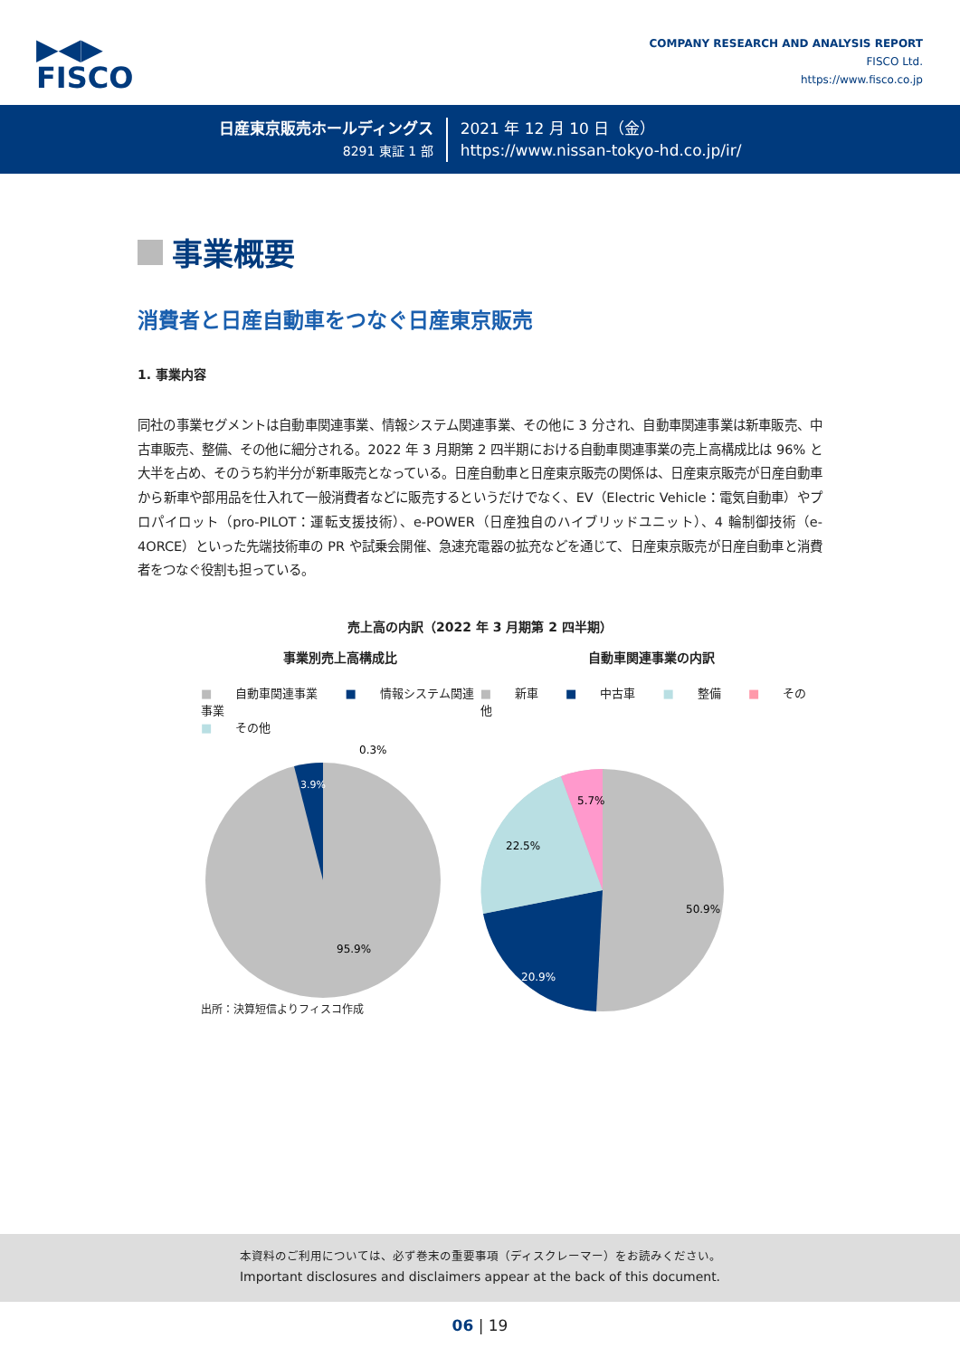▶◀▶
FISCO
COMPANY RESEARCH AND ANALYSIS REPORT
FISCO Ltd.
https://www.fisco.co.jp
日産東京販売ホールディングス
8291 東証 1 部
2021 年 12 月 10 日（金）
https://www.nissan-tokyo-hd.co.jp/ir/
事業概要
消費者と日産自動車をつなぐ日産東京販売
1. 事業内容
同社の事業セグメントは自動車関連事業、情報システム関連事業、その他に 3 分され、自動車関連事業は新車販売、中古車販売、整備、その他に細分される。2022 年 3 月期第 2 四半期における自動車関連事業の売上高構成比は 96% と大半を占め、そのうち約半分が新車販売となっている。日産自動車と日産東京販売の関係は、日産東京販売が日産自動車から新車や部用品を仕入れて一般消費者などに販売するというだけでなく、EV（Electric Vehicle：電気自動車）やプロパイロット（pro-PILOT：運転支援技術）、e-POWER（日産独自のハイブリッドユニット）、4 輪制御技術（e-4ORCE）といった先端技術車の PR や試乗会開催、急速充電器の拡充などを通じて、日産東京販売が日産自動車と消費者をつなぐ役割も担っている。
売上高の内訳（2022 年 3 月期第 2 四半期）
事業別売上高構成比
■ 自動車関連事業 ■ 情報システム関連事業
■ その他
0.3%
3.9%
95.9%
出所：決算短信よりフィスコ作成
自動車関連事業の内訳
■ 新車 ■ 中古車 ■ 整備 ■ その他
5.7%
22.5%
50.9%
20.9%
本資料のご利用については、必ず巻末の重要事項（ディスクレーマー）をお読みください。
Important disclosures and disclaimers appear at the back of this document.
06 | 19